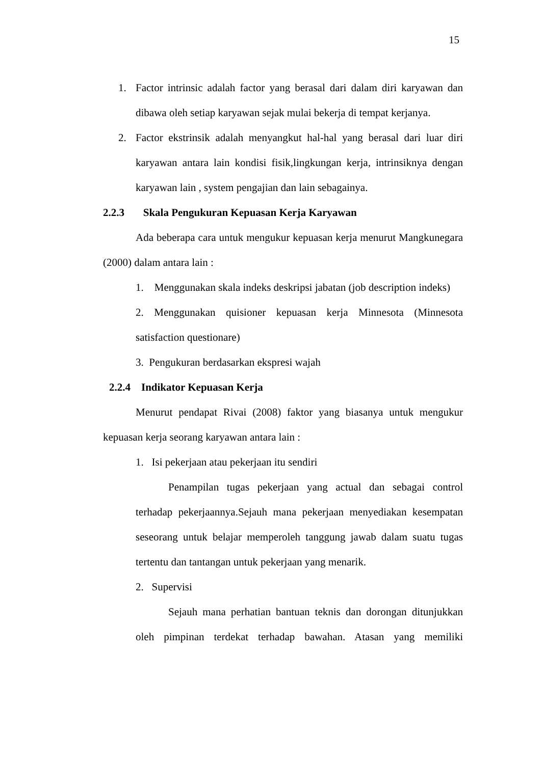15
1. Factor intrinsic adalah factor yang berasal dari dalam diri karyawan dan dibawa oleh setiap karyawan sejak mulai bekerja di tempat kerjanya.
2. Factor ekstrinsik adalah menyangkut hal-hal yang berasal dari luar diri karyawan antara lain kondisi fisik,lingkungan kerja, intrinsiknya dengan karyawan lain , system pengajian dan lain sebagainya.
2.2.3 Skala Pengukuran Kepuasan Kerja Karyawan
Ada beberapa cara untuk mengukur kepuasan kerja menurut Mangkunegara (2000) dalam antara lain :
1. Menggunakan skala indeks deskripsi jabatan (job description indeks)
2. Menggunakan quisioner kepuasan kerja Minnesota (Minnesota satisfaction questionare)
3. Pengukuran berdasarkan ekspresi wajah
2.2.4 Indikator Kepuasan Kerja
Menurut pendapat Rivai (2008) faktor yang biasanya untuk mengukur kepuasan kerja seorang karyawan antara lain :
1. Isi pekerjaan atau pekerjaan itu sendiri
Penampilan tugas pekerjaan yang actual dan sebagai control terhadap pekerjaannya.Sejauh mana pekerjaan menyediakan kesempatan seseorang untuk belajar memperoleh tanggung jawab dalam suatu tugas tertentu dan tantangan untuk pekerjaan yang menarik.
2. Supervisi
Sejauh mana perhatian bantuan teknis dan dorongan ditunjukkan oleh pimpinan terdekat terhadap bawahan. Atasan yang memiliki